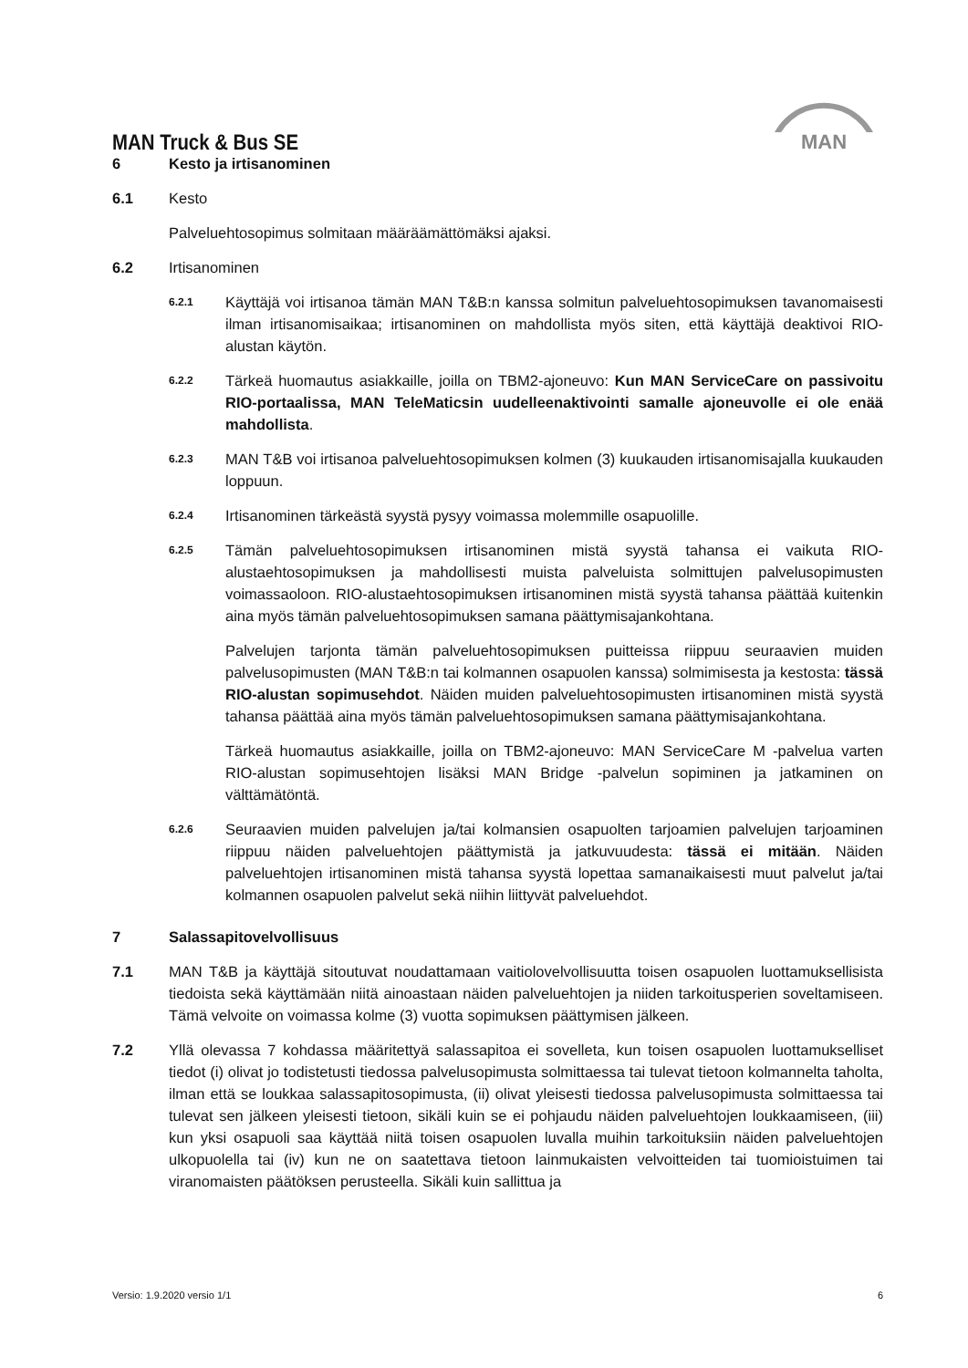MAN
MAN Truck & Bus SE
6 Kesto ja irtisanominen
6.1 Kesto
Palveluehtosopimus solmitaan määräämättömäksi ajaksi.
6.2 Irtisanominen
6.2.1
Käyttäjä voi irtisanoa tämän MAN T&B:n kanssa solmitun palveluehtosopimuksen tavanomaisesti ilman irtisanomisaikaa; irtisanominen on mahdollista myös siten, että käyttäjä deaktivoi RIO-alustan käytön.
6.2.2
Tärkeä huomautus asiakkaille, joilla on TBM2-ajoneuvo: Kun MAN ServiceCare on passivoitu RIO-portaalissa, MAN TeleMaticsin uudelleenaktivointi samalle ajoneuvolle ei ole enää mahdollista.
6.2.3
MAN T&B voi irtisanoa palveluehtosopimuksen kolmen (3) kuukauden irtisanomisajalla kuukauden loppuun.
6.2.4
Irtisanominen tärkeästä syystä pysyy voimassa molemmille osapuolille.
6.2.5
Tämän palveluehtosopimuksen irtisanominen mistä syystä tahansa ei vaikuta RIO-alustaehtosopimuksen ja mahdollisesti muista palveluista solmittujen palvelusopimusten voimassaoloon. RIO-alustaehtosopimuksen irtisanominen mistä syystä tahansa päättää kuitenkin aina myös tämän palveluehtosopimuksen samana päättymisajankohtana.
Palvelujen tarjonta tämän palveluehtosopimuksen puitteissa riippuu seuraavien muiden palvelusopimusten (MAN T&B:n tai kolmannen osapuolen kanssa) solmimisesta ja kestosta: tässä RIO-alustan sopimusehdot. Näiden muiden palveluehtosopimusten irtisanominen mistä syystä tahansa päättää aina myös tämän palveluehtosopimuksen samana päättymisajankohtana.
Tärkeä huomautus asiakkaille, joilla on TBM2-ajoneuvo: MAN ServiceCare M -palvelua varten RIO-alustan sopimusehtojen lisäksi MAN Bridge -palvelun sopiminen ja jatkaminen on välttämätöntä.
6.2.6
Seuraavien muiden palvelujen ja/tai kolmansien osapuolten tarjoamien palvelujen tarjoaminen riippuu näiden palveluehtojen päättymistä ja jatkuvuudesta: tässä ei mitään. Näiden palveluehtojen irtisanominen mistä tahansa syystä lopettaa samanaikaisesti muut palvelut ja/tai kolmannen osapuolen palvelut sekä niihin liittyvät palveluehdot.
7 Salassapitovelvollisuus
7.1 MAN T&B ja käyttäjä sitoutuvat noudattamaan vaitiolovelvollisuutta toisen osapuolen luottamuksellisista tiedoista sekä käyttämään niitä ainoastaan näiden palveluehtojen ja niiden tarkoitusperien soveltamiseen. Tämä velvoite on voimassa kolme (3) vuotta sopimuksen päättymisen jälkeen.
7.2 Yllä olevassa 7 kohdassa määritettyä salassapitoa ei sovelleta, kun toisen osapuolen luottamukselliset tiedot (i) olivat jo todistetusti tiedossa palvelusopimusta solmittaessa tai tulevat tietoon kolmannelta taholta, ilman että se loukkaa salassapitosopimusta, (ii) olivat yleisesti tiedossa palvelusopimusta solmittaessa tai tulevat sen jälkeen yleisesti tietoon, sikäli kuin se ei pohjaudu näiden palveluehtojen loukkaamiseen, (iii) kun yksi osapuoli saa käyttää niitä toisen osapuolen luvalla muihin tarkoituksiin näiden palveluehtojen ulkopuolella tai (iv) kun ne on saatettava tietoon lainmukaisten velvoitteiden tai tuomioistuimen tai viranomaisten päätöksen perusteella. Sikäli kuin sallittua ja
Versio: 1.9.2020 versio 1/1 6